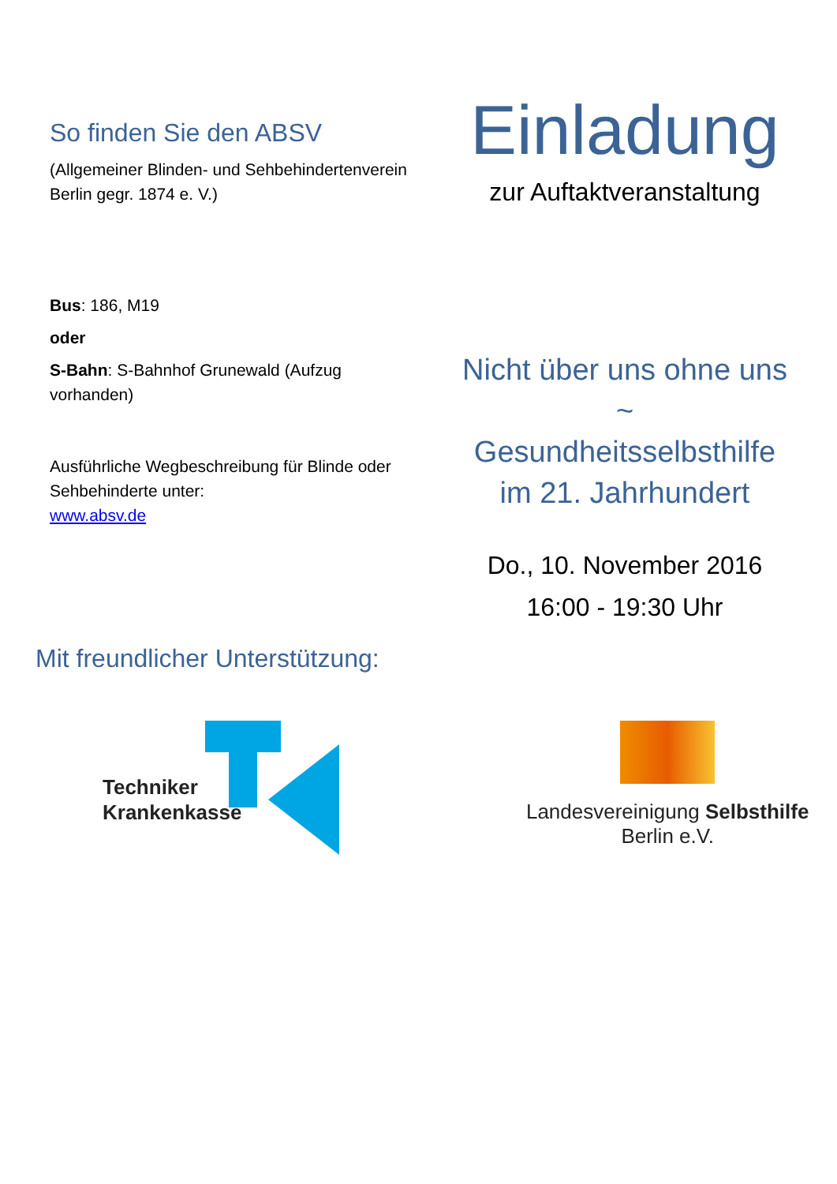So finden Sie den ABSV
(Allgemeiner Blinden- und Sehbehindertenverein Berlin gegr. 1874 e. V.)
Bus: 186, M19
oder
S-Bahn: S-Bahnhof Grunewald (Aufzug vorhanden)
Ausführliche Wegbeschreibung für Blinde oder Sehbehinderte unter:
www.absv.de
Einladung
zur Auftaktveranstaltung
Nicht über uns ohne uns
~
Gesundheitsselbsthilfe
im 21. Jahrhundert
Do., 10. November 2016
16:00 - 19:30 Uhr
Mit freundlicher Unterstützung:
Techniker
Krankenkasse
Landesvereinigung Selbsthilfe Berlin e.V.